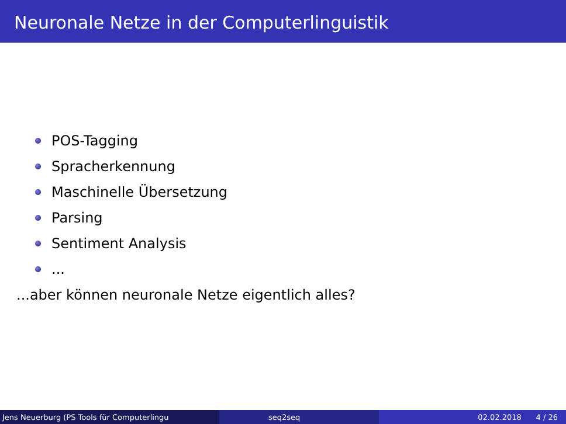Neuronale Netze in der Computerlinguistik
POS-Tagging
Spracherkennung
Maschinelle Übersetzung
Parsing
Sentiment Analysis
...
...aber können neuronale Netze eigentlich alles?
Jens Neuerburg (PS Tools für Computerlingu seq2seq 02.02.2018 4 / 26